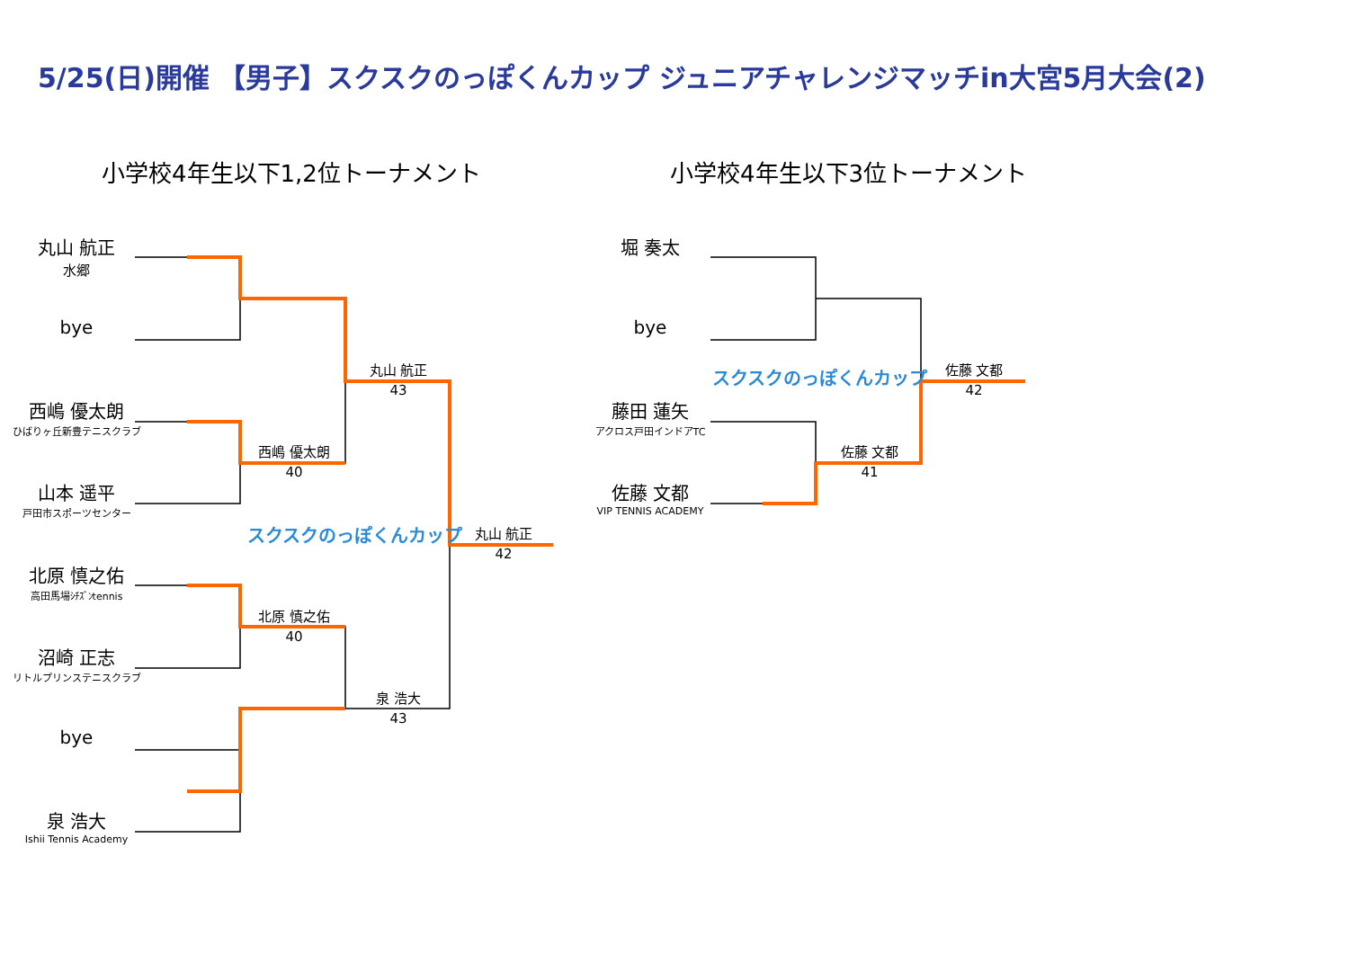5/25(日)開催 【男子】スクスクのっぽくんカップ ジュニアチャレンジマッチin大宮5月大会(2)
小学校4年生以下1,2位トーナメント 小学校4年生以下3位トーナメント
丸山 航正
水郷
bye
西嶋 優太朗
ひばりヶ丘新豊テニスクラブ
山本 遥平
戸田市スポーツセンター
北原 慎之佑
高田馬場ｼﾁｽﾞﾝtennis
沼崎 正志
リトルプリンステニスクラブ
bye
泉 浩大
Ishii Tennis Academy
堀 奏太
bye
藤田 蓮矢
アクロス戸田インドアTC
佐藤 文都
VIP TENNIS ACADEMY
西嶋 優太朗
40
北原 慎之佑
40
丸山 航正
43
泉 浩大
43
丸山 航正
42
佐藤 文都
41
佐藤 文都
42
スクスクのっぽくんカップ
スクスクのっぽくんカップ